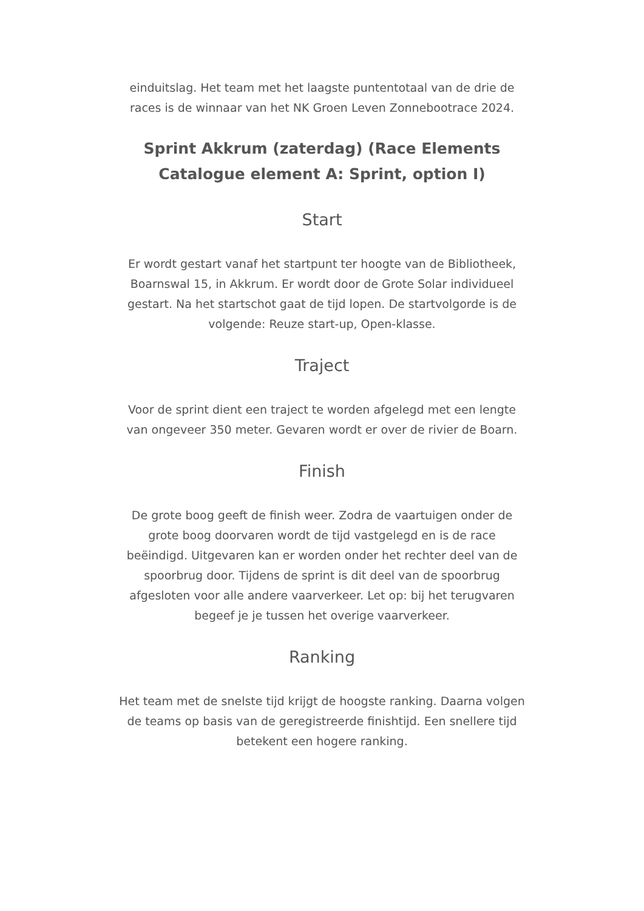einduitslag. Het team met het laagste puntentotaal van de drie de races is de winnaar van het NK Groen Leven Zonnebootrace 2024.
Sprint Akkrum (zaterdag) (Race Elements Catalogue element A: Sprint, option I)
Start
Er wordt gestart vanaf het startpunt ter hoogte van de Bibliotheek, Boarnswal 15, in Akkrum. Er wordt door de Grote Solar individueel gestart. Na het startschot gaat de tijd lopen. De startvolgorde is de volgende: Reuze start-up, Open-klasse.
Traject
Voor de sprint dient een traject te worden afgelegd met een lengte van ongeveer 350 meter. Gevaren wordt er over de rivier de Boarn.
Finish
De grote boog geeft de finish weer. Zodra de vaartuigen onder de grote boog doorvaren wordt de tijd vastgelegd en is de race beëindigd. Uitgevaren kan er worden onder het rechter deel van de spoorbrug door. Tijdens de sprint is dit deel van de spoorbrug afgesloten voor alle andere vaarverkeer. Let op: bij het terugvaren begeef je je tussen het overige vaarverkeer.
Ranking
Het team met de snelste tijd krijgt de hoogste ranking. Daarna volgen de teams op basis van de geregistreerde finishtijd. Een snellere tijd betekent een hogere ranking.